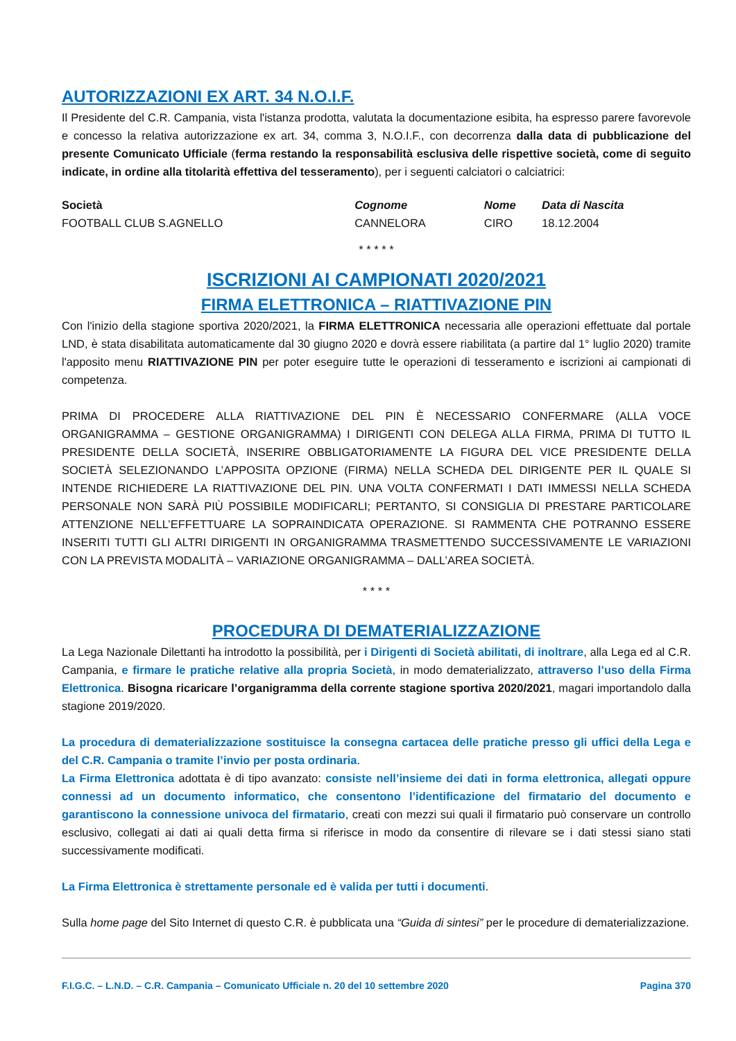AUTORIZZAZIONI EX ART. 34 N.O.I.F.
Il Presidente del C.R. Campania, vista l'istanza prodotta, valutata la documentazione esibita, ha espresso parere favorevole e concesso la relativa autorizzazione ex art. 34, comma 3, N.O.I.F., con decorrenza dalla data di pubblicazione del presente Comunicato Ufficiale (ferma restando la responsabilità esclusiva delle rispettive società, come di seguito indicate, in ordine alla titolarità effettiva del tesseramento), per i seguenti calciatori o calciatrici:
| Società | Cognome | Nome | Data di Nascita |
| --- | --- | --- | --- |
| FOOTBALL CLUB S.AGNELLO | CANNELORA | CIRO | 18.12.2004 |
* * * * *
ISCRIZIONI AI CAMPIONATI 2020/2021
FIRMA ELETTRONICA – RIATTIVAZIONE PIN
Con l'inizio della stagione sportiva 2020/2021, la FIRMA ELETTRONICA necessaria alle operazioni effettuate dal portale LND, è stata disabilitata automaticamente dal 30 giugno 2020 e dovrà essere riabilitata (a partire dal 1° luglio 2020) tramite l'apposito menu RIATTIVAZIONE PIN per poter eseguire tutte le operazioni di tesseramento e iscrizioni ai campionati di competenza.
PRIMA DI PROCEDERE ALLA RIATTIVAZIONE DEL PIN È NECESSARIO CONFERMARE (ALLA VOCE ORGANIGRAMMA – GESTIONE ORGANIGRAMMA) I DIRIGENTI CON DELEGA ALLA FIRMA, PRIMA DI TUTTO IL PRESIDENTE DELLA SOCIETÀ, INSERIRE OBBLIGATORIAMENTE LA FIGURA DEL VICE PRESIDENTE DELLA SOCIETÀ SELEZIONANDO L’APPOSITA OPZIONE (FIRMA) NELLA SCHEDA DEL DIRIGENTE PER IL QUALE SI INTENDE RICHIEDERE LA RIATTIVAZIONE DEL PIN. UNA VOLTA CONFERMATI I DATI IMMESSI NELLA SCHEDA PERSONALE NON SARÀ PIÙ POSSIBILE MODIFICARLI; PERTANTO, SI CONSIGLIA DI PRESTARE PARTICOLARE ATTENZIONE NELL’EFFETTUARE LA SOPRAINDICATA OPERAZIONE. SI RAMMENTA CHE POTRANNO ESSERE INSERITI TUTTI GLI ALTRI DIRIGENTI IN ORGANIGRAMMA TRASMETTENDO SUCCESSIVAMENTE LE VARIAZIONI CON LA PREVISTA MODALITÀ – VARIAZIONE ORGANIGRAMMA – DALL’AREA SOCIETÀ.
* * * *
PROCEDURA DI DEMATERIALIZZAZIONE
La Lega Nazionale Dilettanti ha introdotto la possibilità, per i Dirigenti di Società abilitati, di inoltrare, alla Lega ed al C.R. Campania, e firmare le pratiche relative alla propria Società, in modo dematerializzato, attraverso l’uso della Firma Elettronica. Bisogna ricaricare l’organigramma della corrente stagione sportiva 2020/2021, magari importandolo dalla stagione 2019/2020.
La procedura di dematerializzazione sostituisce la consegna cartacea delle pratiche presso gli uffici della Lega e del C.R. Campania o tramite l’invio per posta ordinaria.
La Firma Elettronica adottata è di tipo avanzato: consiste nell’insieme dei dati in forma elettronica, allegati oppure connessi ad un documento informatico, che consentono l’identificazione del firmatario del documento e garantiscono la connessione univoca del firmatario, creati con mezzi sui quali il firmatario può conservare un controllo esclusivo, collegati ai dati ai quali detta firma si riferisce in modo da consentire di rilevare se i dati stessi siano stati successivamente modificati.
La Firma Elettronica è strettamente personale ed è valida per tutti i documenti.
Sulla home page del Sito Internet di questo C.R. è pubblicata una “Guida di sintesi” per le procedure di dematerializzazione.
F.I.G.C. – L.N.D. – C.R. Campania – Comunicato Ufficiale n. 20 del 10 settembre 2020 Pagina 370